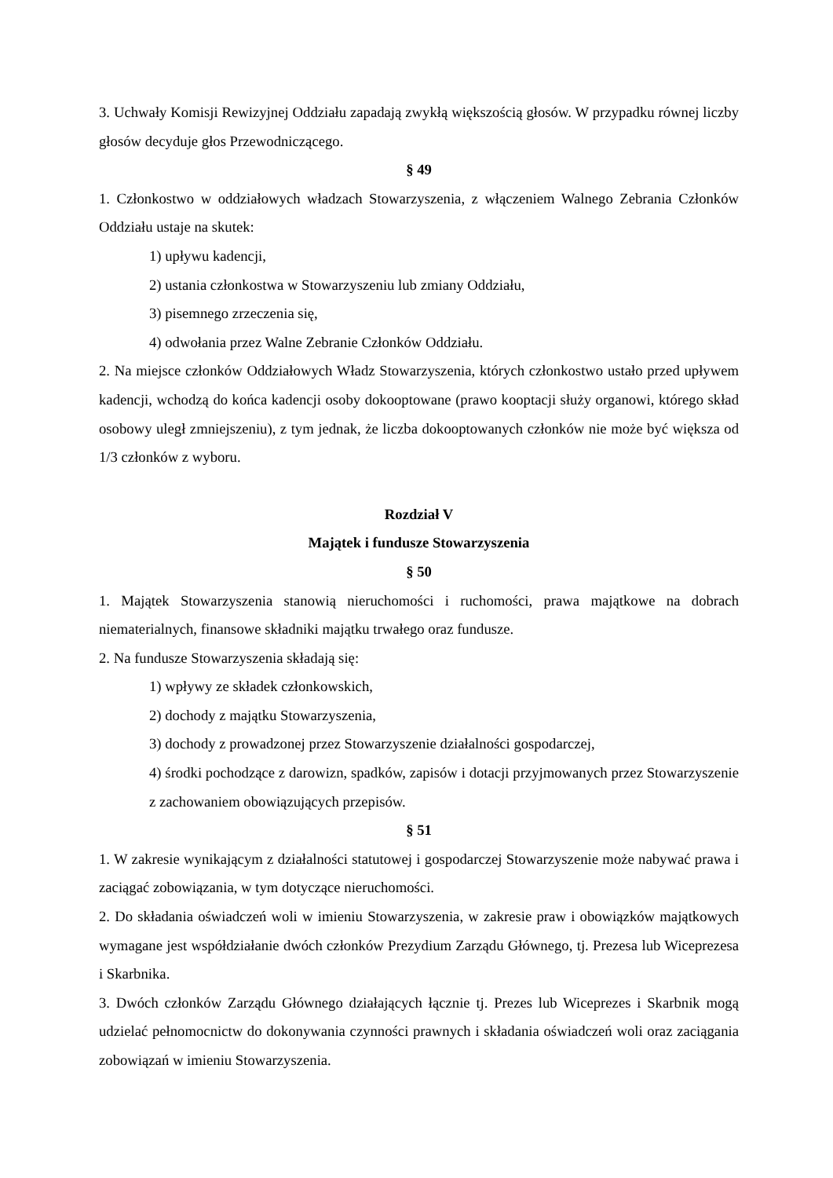3. Uchwały Komisji Rewizyjnej Oddziału zapadają zwykłą większością głosów. W przypadku równej liczby głosów decyduje głos Przewodniczącego.
§ 49
1. Członkostwo w oddziałowych władzach Stowarzyszenia, z włączeniem Walnego Zebrania Członków Oddziału ustaje na skutek:
1) upływu kadencji,
2) ustania członkostwa w Stowarzyszeniu lub zmiany Oddziału,
3) pisemnego zrzeczenia się,
4) odwołania przez Walne Zebranie Członków Oddziału.
2. Na miejsce członków Oddziałowych Władz Stowarzyszenia, których członkostwo ustało przed upływem kadencji, wchodzą do końca kadencji osoby dokooptowane (prawo kooptacji służy organowi, którego skład osobowy uległ zmniejszeniu), z tym jednak, że liczba dokooptowanych członków nie może być większa od 1/3 członków z wyboru.
Rozdział V
Majątek i fundusze Stowarzyszenia
§ 50
1. Majątek Stowarzyszenia stanowią nieruchomości i ruchomości, prawa majątkowe na dobrach niematerialnych, finansowe składniki majątku trwałego oraz fundusze.
2. Na fundusze Stowarzyszenia składają się:
1) wpływy ze składek członkowskich,
2) dochody z majątku Stowarzyszenia,
3) dochody z prowadzonej przez Stowarzyszenie działalności gospodarczej,
4) środki pochodzące z darowizn, spadków, zapisów i dotacji przyjmowanych przez Stowarzyszenie z zachowaniem obowiązujących przepisów.
§ 51
1. W zakresie wynikającym z działalności statutowej i gospodarczej Stowarzyszenie może nabywać prawa i zaciągać zobowiązania, w tym dotyczące nieruchomości.
2. Do składania oświadczeń woli w imieniu Stowarzyszenia, w zakresie praw i obowiązków majątkowych wymagane jest współdziałanie dwóch członków Prezydium Zarządu Głównego, tj. Prezesa lub Wiceprezesa i Skarbnika.
3. Dwóch członków Zarządu Głównego działających łącznie tj. Prezes lub Wiceprezes i Skarbnik mogą udzielać pełnomocnictw do dokonywania czynności prawnych i składania oświadczeń woli oraz zaciągania zobowiązań w imieniu Stowarzyszenia.